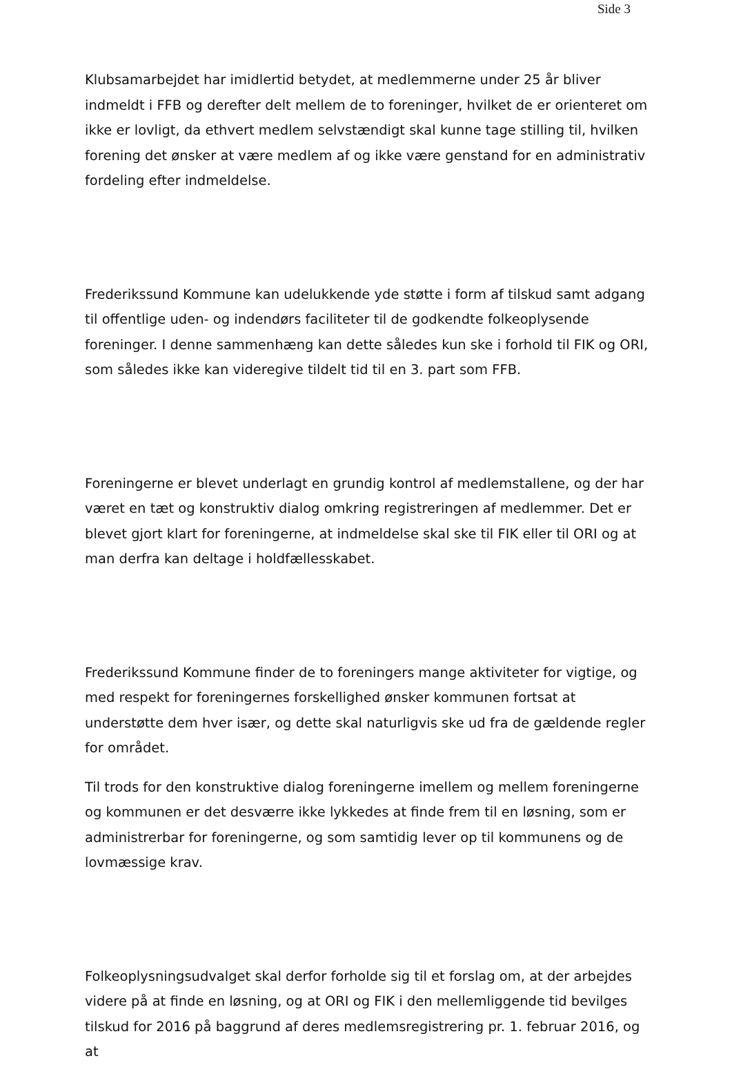Side 3
Klubsamarbejdet har imidlertid betydet, at medlemmerne under 25 år bliver indmeldt i FFB og derefter delt mellem de to foreninger, hvilket de er orienteret om ikke er lovligt, da ethvert medlem selvstændigt skal kunne tage stilling til, hvilken forening det ønsker at være medlem af og ikke være genstand for en administrativ fordeling efter indmeldelse.
Frederikssund Kommune kan udelukkende yde støtte i form af tilskud samt adgang til offentlige uden- og indendørs faciliteter til de godkendte folkeoplysende foreninger. I denne sammenhæng kan dette således kun ske i forhold til FIK og ORI, som således ikke kan videregive tildelt tid til en 3. part som FFB.
Foreningerne er blevet underlagt en grundig kontrol af medlemstallene, og der har været en tæt og konstruktiv dialog omkring registreringen af medlemmer. Det er blevet gjort klart for foreningerne, at indmeldelse skal ske til FIK eller til ORI og at man derfra kan deltage i holdfællesskabet.
Frederikssund Kommune finder de to foreningers mange aktiviteter for vigtige, og med respekt for foreningernes forskellighed ønsker kommunen fortsat at understøtte dem hver især, og dette skal naturligvis ske ud fra de gældende regler for området.
Til trods for den konstruktive dialog foreningerne imellem og mellem foreningerne og kommunen er det desværre ikke lykkedes at finde frem til en løsning, som er administrerbar for foreningerne, og som samtidig lever op til kommunens og de lovmæssige krav.
Folkeoplysningsudvalget skal derfor forholde sig til et forslag om, at der arbejdes videre på at finde en løsning, og at ORI og FIK i den mellemliggende tid bevilges tilskud for 2016 på baggrund af deres medlemsregistrering pr. 1. februar 2016, og at